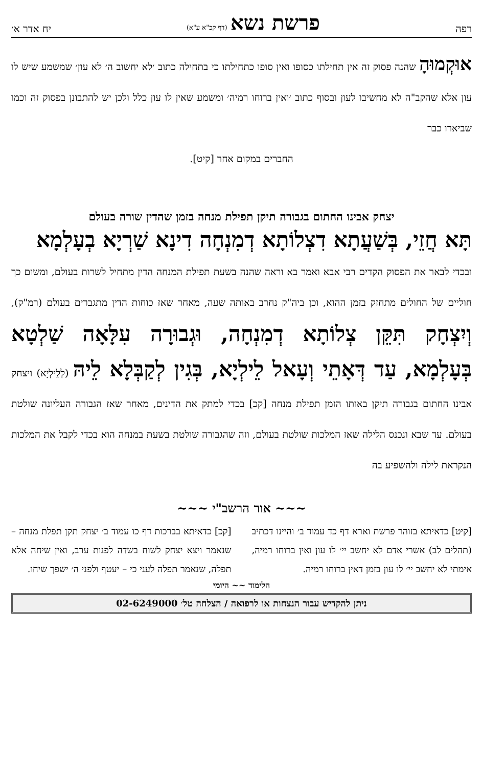רפה פרשת נשא (דף קכ"א ע"א) יח אדר א׳
אוּקְמוּהָ שהנה פסוק זה אין תחילתו כסופו ואין סופו כתחילתו כי בתחילה כתוב ׳לא יחשוב ה׳ לא עון׳ שמשמע שיש לו עון אלא שהקב"ה לא מחשיבו לעון ובסוף כתוב ׳ואין ברוחו רמיה׳ ומשמע שאין לו עון כלל ולכן יש להתבונן בפסוק זה וכמו שביארו כבר
החברים במקום אחר [קיט].
יצחק אבינו החתום בגבורה תיקן תפילת מנחה בזמן שהדין שורה בעולם
תָּא חֲזֵי, בְּשַׁעֲתָא דִצְלוֹתָא דְמִנְחָה דִינָא שַׁרְיָא בְעָלְמָא
ובכדי לבאר את הפסוק הקדים רבי אבא ואמר בא וראה שהנה בשעת תפילת המנחה הדין מתחיל לשרות בעולם, ומשום כך חוליים של החולים מתחזק בזמן ההוא, וכן ביה"ק נחרב באותה שעה, מאחר שאז כוחות הדין מתגברים בעולם (רמ"ק), וְיִצְחָק תִּקֵּן צְלוֹתָא דְמִנְחָה, וּגְבוּרָה עִלָּאָה שַׁלְטָא בְּעָלְמָא, עַד דְּאָתֵי וְעָאל לֵילְיָא, בְּגִין לְקַבְּלָא לֵיהּ (לְלֵילְיָא) ויצחק אבינו החתום בגבורה תיקן באותו הזמן תפילת מנחה [קכ] בכדי למתק את הדינים, מאחר שאז הגבורה העליונה שולטת בעולם. עד שבא ונכנס הלילה שאז המלכות שולטת בעולם, וזה שהגבורה שולטת בשעת במנחה הוא בכדי לקבל את המלכות הנקראת לילה ולהשפיע בה
~~~ אור הרשב"י ~~~
[קיט] כדאיתא בזוהר פרשת וארא דף כד עמוד ב׳ והיינו דכתיב (תהלים לב) אשרי אדם לא יחשב יי׳ לו עון ואין ברוחו רמיה, אימתי לא יחשב יי׳ לו עון בזמן דאין ברוחו רמיה.
[קכ] כדאיתא בברכות דף כו עמוד ב׳ יצחק תקן תפלת מנחה – שנאמר ויצא יצחק לשוח בשדה לפנות ערב, ואין שיחה אלא תפלה, שנאמר תפלה לעני כי – יעטף ולפני ה׳ ישפך שיחו.
הלימוד ~~ היומי
ניתן להקדיש עבור הנצחות או לרפואה / הצלחה טל׳ 02-6249000